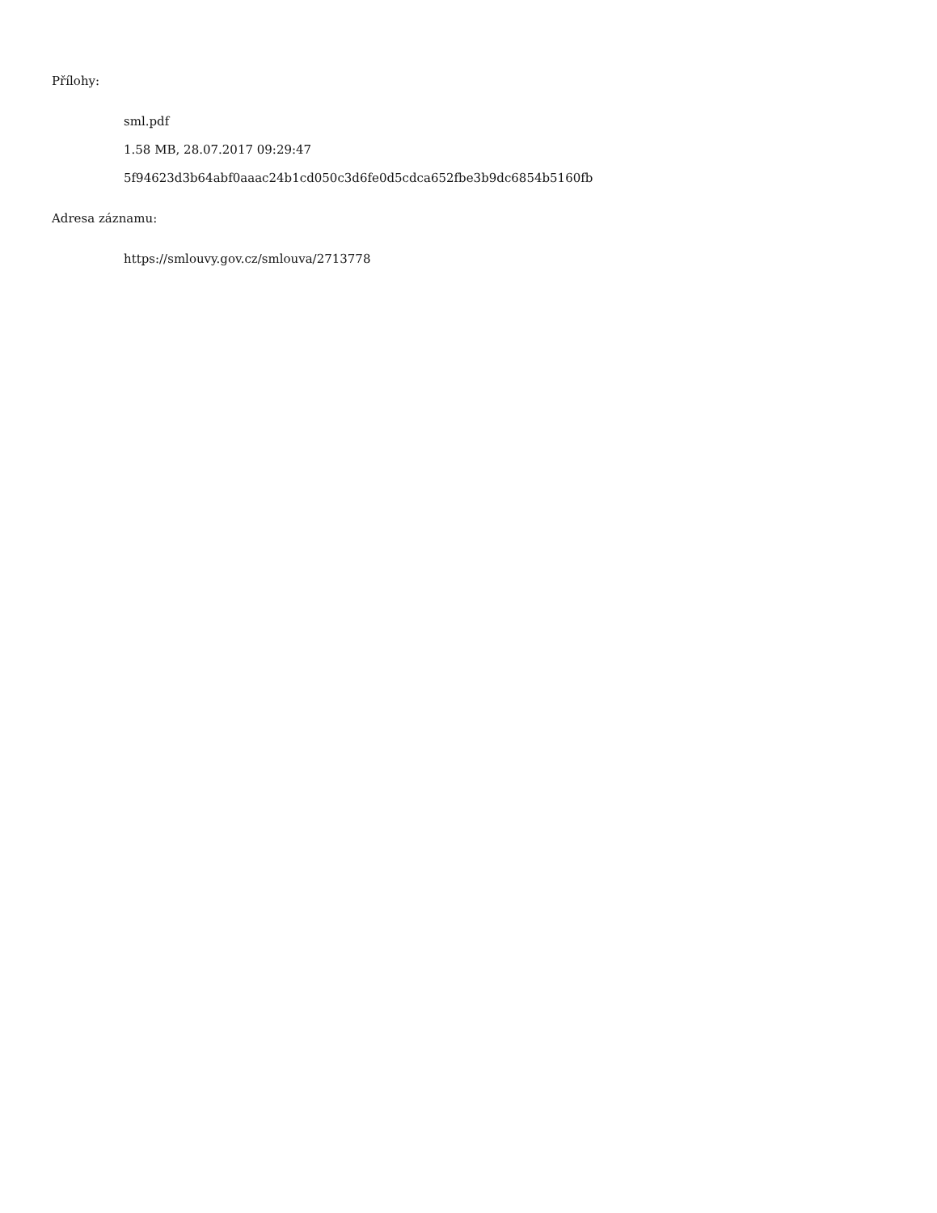Přílohy:
sml.pdf
1.58 MB, 28.07.2017 09:29:47
5f94623d3b64abf0aaac24b1cd050c3d6fe0d5cdca652fbe3b9dc6854b5160fb
Adresa záznamu:
https://smlouvy.gov.cz/smlouva/2713778